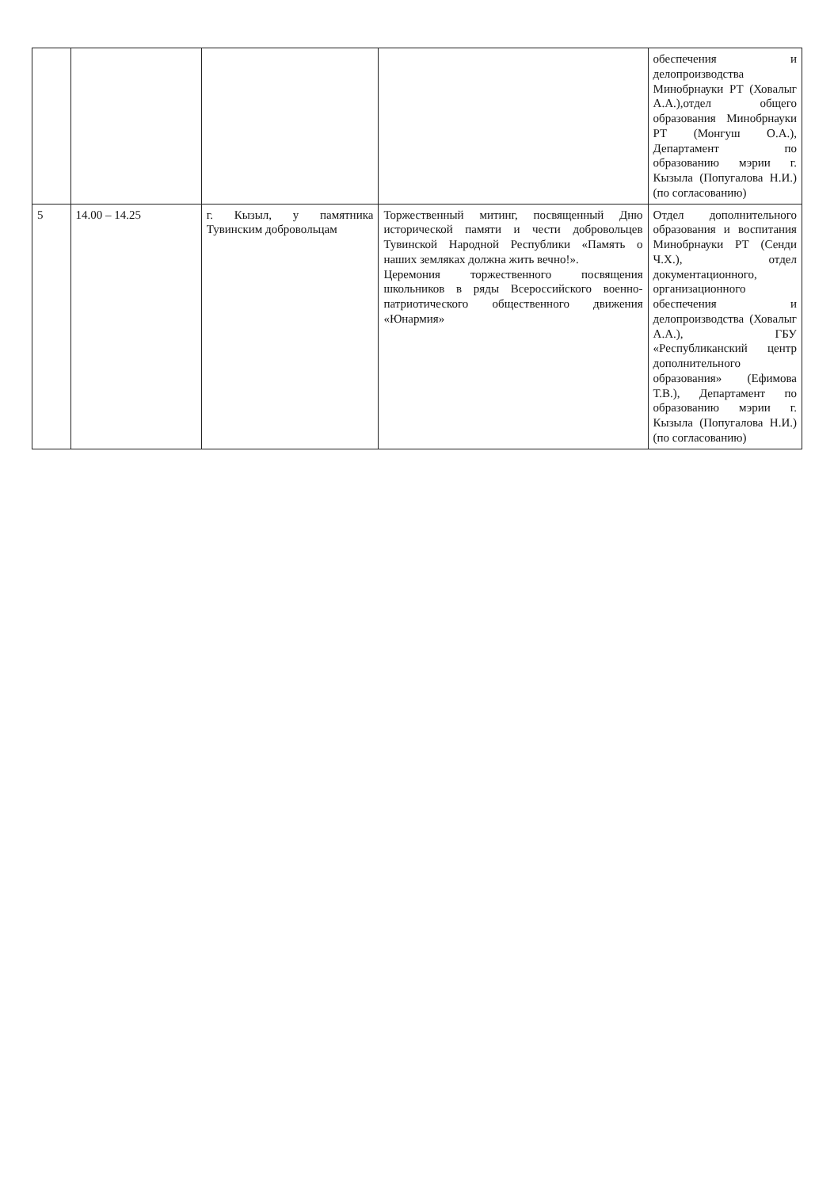| | | | | обеспечения и делопроизводства Минобрнауки РТ (Ховалыг А.А.),отдел общего образования Минобрнауки РТ (Монгуш О.А.), Департамент по образованию мэрии г. Кызыла (Попугалова Н.И.) (по согласованию) |
| 5 | 14.00 – 14.25 | г. Кызыл, у памятника Тувинским добровольцам | Торжественный митинг, посвященный Дню исторической памяти и чести добровольцев Тувинской Народной Республики «Память о наших земляках должна жить вечно!». Церемония торжественного посвящения школьников в ряды Всероссийского военно-патриотического общественного движения «Юнармия» | Отдел дополнительного образования и воспитания Минобрнауки РТ (Сенди Ч.Х.), отдел документационного, организационного обеспечения и делопроизводства (Ховалыг А.А.), ГБУ «Республиканский центр дополнительного образования» (Ефимова Т.В.), Департамент по образованию мэрии г. Кызыла (Попугалова Н.И.) (по согласованию) |